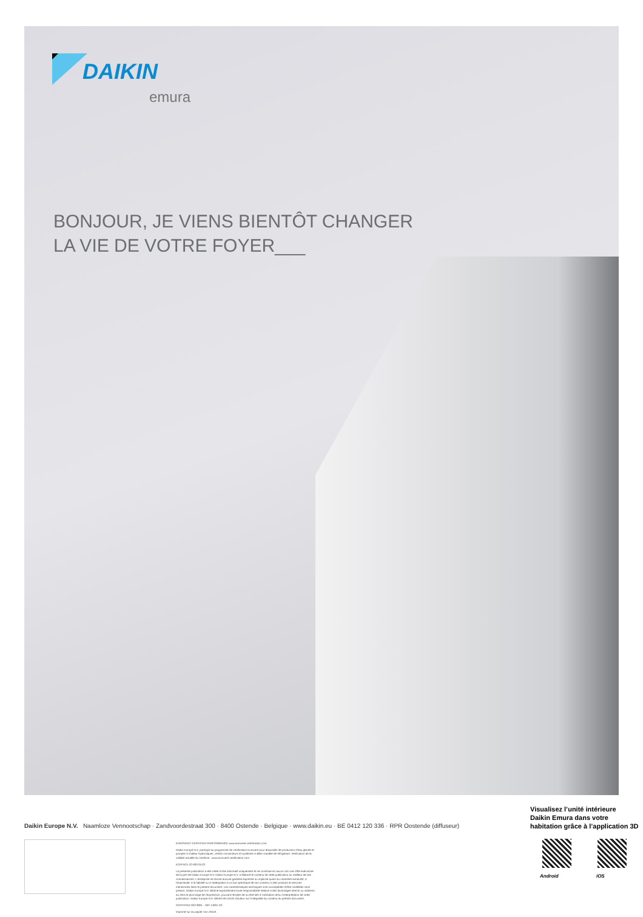DAIKIN
emura
BONJOUR, JE VIENS BIENTÔT CHANGER
LA VIE DE VOTRE FOYER___
Visualisez l’unité intérieure
Daikin Emura dans votre
habitation grâce à l’application 3D
Android iOS
Daikin Europe N.V. Naamloze Vennootschap · Zandvoordestraat 300 · 8400 Ostende · Belgique · www.daikin.eu · BE 0412 120 336 · RPR Oostende (diffuseur)
EUROVENT CERTIFIED PERFORMANCE www.eurovent-certification.com
Daikin Europe N.V. participe au programme de certification Eurovent pour dispositifs de production d’eau glacée et pompes à chaleur hydroniques, ventilo-convecteurs et systèmes à débit variable de réfrigérant. Vérification de la validité actuelle du certificat : www.eurovent-certification.com
ECPFR21-22-003 01/22
La présente publication a été créée à titre informatif uniquement et ne constitue en aucun cas une offre exécutoire de la part de Daikin Europe N.V. Daikin Europe N.V. a élaboré le contenu de cette publication au meilleur de ses connaissances. L’entreprise ne donne aucune garantie expresse ou implicite quant au caractère exhaustif, à l’exactitude, à la fiabilité ou à l’adéquation à un but spécifique de son contenu ni des produits et services mentionnés dans le présent document. Les caractéristiques techniques sont susceptibles d’être modifiées sans préavis. Daikin Europe N.V. décline explicitement toute responsabilité relative à des dommages directs ou indirects, au sens le plus large de l’expression, pouvant résulter de ou être liés à l’utilisation et/ou l’interprétation de cette publication. Daikin Europe N.V. détient les droits d’auteur sur l’intégralité du contenu du présent document.
CERTIFIED ISO 9001 · ISO 14001 CE
Imprimé sur du papier non chloré.